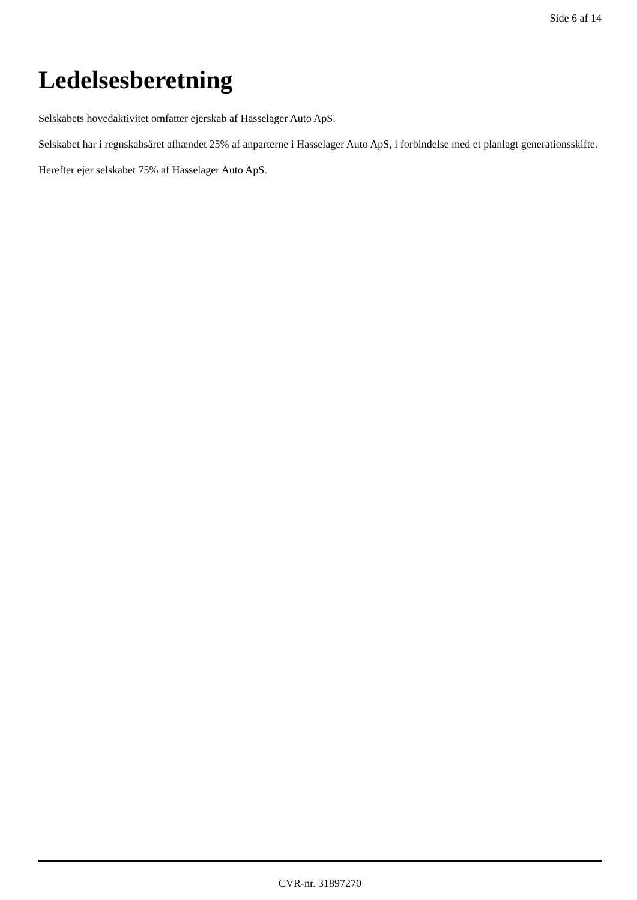Side 6 af 14
Ledelsesberetning
Selskabets hovedaktivitet omfatter ejerskab af Hasselager Auto ApS.
Selskabet har i regnskabsåret afhændet 25% af anparterne i Hasselager Auto ApS, i forbindelse med et planlagt generationsskifte.
Herefter ejer selskabet 75% af Hasselager Auto ApS.
CVR-nr. 31897270